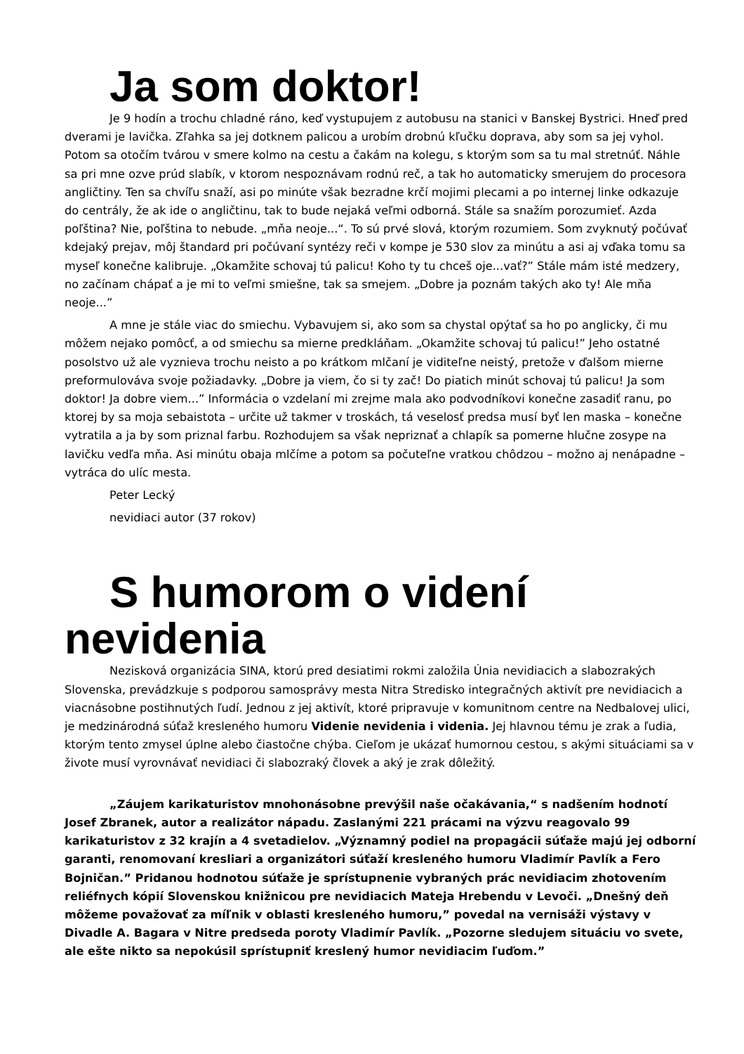Ja som doktor!
Je 9 hodín a trochu chladné ráno, keď vystupujem z autobusu na stanici v Banskej Bystrici. Hneď pred dverami je lavička. Zľahka sa jej dotknem palicou a urobím drobnú kľučku doprava, aby som sa jej vyhol. Potom sa otočím tvárou v smere kolmo na cestu a čakám na kolegu, s ktorým som sa tu mal stretnúť. Náhle sa pri mne ozve prúd slabík, v ktorom nespoznávam rodnú reč, a tak ho automaticky smerujem do procesora angličtiny. Ten sa chvíľu snaží, asi po minúte však bezradne krčí mojimi plecami a po internej linke odkazuje do centrály, že ak ide o angličtinu, tak to bude nejaká veľmi odborná. Stále sa snažím porozumieť. Azda poľština? Nie, poľština to nebude. „mňa neoje...“. To sú prvé slová, ktorým rozumiem. Som zvyknutý počúvať kdejaký prejav, môj štandard pri počúvaní syntézy reči v kompe je 530 slov za minútu a asi aj vďaka tomu sa myseľ konečne kalibruje. „Okamžite schovaj tú palicu! Koho ty tu chceš oje...vať?” Stále mám isté medzery, no začínam chápať a je mi to veľmi smiešne, tak sa smejem. „Dobre ja poznám takých ako ty! Ale mňa neoje...”
A mne je stále viac do smiechu. Vybavujem si, ako som sa chystal opýtať sa ho po anglicky, či mu môžem nejako pomôcť, a od smiechu sa mierne predkláňam. „Okamžite schovaj tú palicu!” Jeho ostatné posolstvo už ale vyznieva trochu neisto a po krátkom mlčaní je viditeľne neistý, pretože v ďalšom mierne preformulováva svoje požiadavky. „Dobre ja viem, čo si ty zač! Do piatich minút schovaj tú palicu! Ja som doktor! Ja dobre viem...” Informácia o vzdelaní mi zrejme mala ako podvodníkovi konečne zasadiť ranu, po ktorej by sa moja sebaistota – určite už takmer v troskách, tá veselosť predsa musí byť len maska – konečne vytratila a ja by som priznal farbu. Rozhodujem sa však nepriznať a chlapík sa pomerne hlučne zosype na lavičku vedľa mňa. Asi minútu obaja mlčíme a potom sa počuteľne vratkou chôdzou – možno aj nenápadne – vytráca do ulíc mesta.
Peter Lecký
nevidiaci autor (37 rokov)
S humorom o videní
nevidenia
Nezisková organizácia SINA, ktorú pred desiatimi rokmi založila Únia nevidiacich a slabozrakých Slovenska, prevádzkuje s podporou samosprávy mesta Nitra Stredisko integračných aktivít pre nevidiacich a viacnásobne postihnutých ľudí. Jednou z jej aktivít, ktoré pripravuje v komunitnom centre na Nedbalovej ulici, je medzinárodná súťaž kresleného humoru Videnie nevidenia i videnia. Jej hlavnou tému je zrak a ľudia, ktorým tento zmysel úplne alebo čiastočne chýba. Cieľom je ukázať humornou cestou, s akými situáciami sa v živote musí vyrovnávať nevidiaci či slabozraký človek a aký je zrak dôležitý.
„Záujem karikaturistov mnohonásobne prevýšil naše očakávania,“ s nadšením hodnotí Josef Zbranek, autor a realizátor nápadu. Zaslanými 221 prácami na výzvu reagovalo 99 karikaturistov z 32 krajín a 4 svetadielov. „Významný podiel na propagácii súťaže majú jej odborní garanti, renomovaní kresliari a organizátori súťaží kresleného humoru Vladimír Pavlík a Fero Bojničan.” Pridanou hodnotou súťaže je sprístupnenie vybraných prác nevidiacim zhotovením reliéfnych kópií Slovenskou knižnicou pre nevidiacich Mateja Hrebendu v Levoči. „Dnešný deň môžeme považovať za míľnik v oblasti kresleného humoru,” povedal na vernisáži výstavy v Divadle A. Bagara v Nitre predseda poroty Vladimír Pavlík. „Pozorne sledujem situáciu vo svete, ale ešte nikto sa nepokúsil sprístupniť kreslený humor nevidiacim ľuďom.”